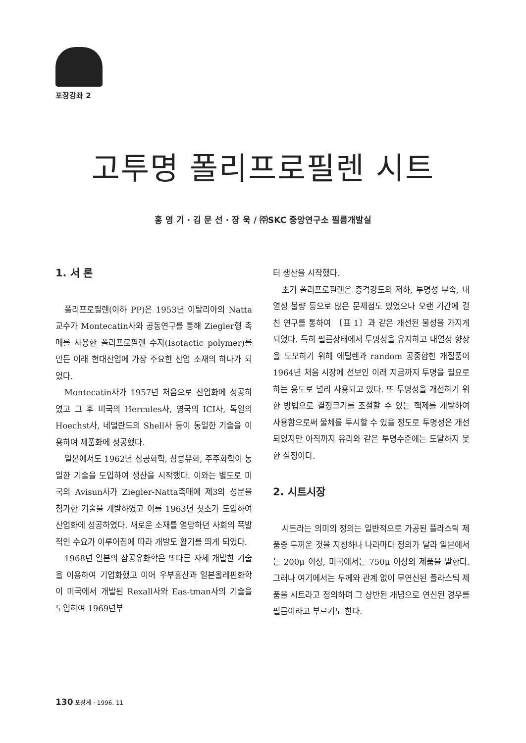포장강좌 2
고투명 폴리프로필렌 시트
홍 영 기 · 김 문 선 · 장 욱 / ㈜SKC 중앙연구소 필름개발실
1. 서 론
폴리프로필렌(이하 PP)은 1953년 이탈리아의 Natta교수가 Montecatin사와 공동연구를 통해 Ziegler형 촉매를 사용한 폴리프로필렌 수지(Isotactic polymer)를 만든 이래 현대산업에 가장 주요한 산업 소재의 하나가 되었다.
Montecatin사가 1957년 처음으로 산업화에 성공하였고 그 후 미국의 Hercules사, 영국의 ICI사, 독일의 Hoechst사, 네덜란드의 Shell사 등이 동일한 기술을 이용하여 제품화에 성공했다.
일본에서도 1962년 삼공화학, 삼릉유화, 주주화학이 동일한 기술을 도입하여 생산을 시작했다. 이와는 별도로 미국의 Avisun사가 Ziegler-Natta촉매에 제3의 성분을 첨가한 기술을 개발하였고 이를 1963년 칫소가 도입하여 산업화에 성공하였다. 새로운 소재를 열망하던 사회의 폭발적인 수요가 이루어짐에 따라 개발도 활기를 띄게 되었다.
1968년 일본의 삼공유화학은 또다른 자체 개발한 기술을 이용하여 기업화했고 이어 우부흥산과 일본올레핀화학이 미국에서 개발된 Rexall사와 Eas-tman사의 기술을 도입하여 1969년부
터 생산을 시작했다.
초기 폴리프로필렌은 충격강도의 저하, 투명성 부족, 내열성 불량 등으로 많은 문제점도 있었으나 오랜 기간에 걸친 연구를 통하여 〔표 1〕과 같은 개선된 물성을 가지게 되었다. 특히 필름상태에서 투명성을 유지하고 내열성 향상을 도모하기 위해 에틸렌과 random 공중합한 개질품이 1964년 처음 시장에 선보인 이래 지금까지 투명을 필요로하는 용도로 널리 사용되고 있다. 또 투명성을 개선하기 위한 방법으로 결정크기를 조절할 수 있는 핵제를 개발하여 사용함으로써 물체를 투시할 수 있을 정도로 투명성은 개선되었지만 아직까지 유리와 같은 투명수준에는 도달하지 못한 실정이다.
2. 시트시장
시트라는 의미의 정의는 일반적으로 가공된 플라스틱 제품중 두꺼운 것을 지칭하나 나라마다 정의가 달라 일본에서는 200μ 이상, 미국에서는 750μ 이상의 제품을 말한다. 그러나 여기에서는 두께와 관계 없이 무연신된 플라스틱 제품을 시트라고 정의하며 그 상반된 개념으로 연신된 경우를 필름이라고 부르기도 한다.
130 포장계 · 1996. 11